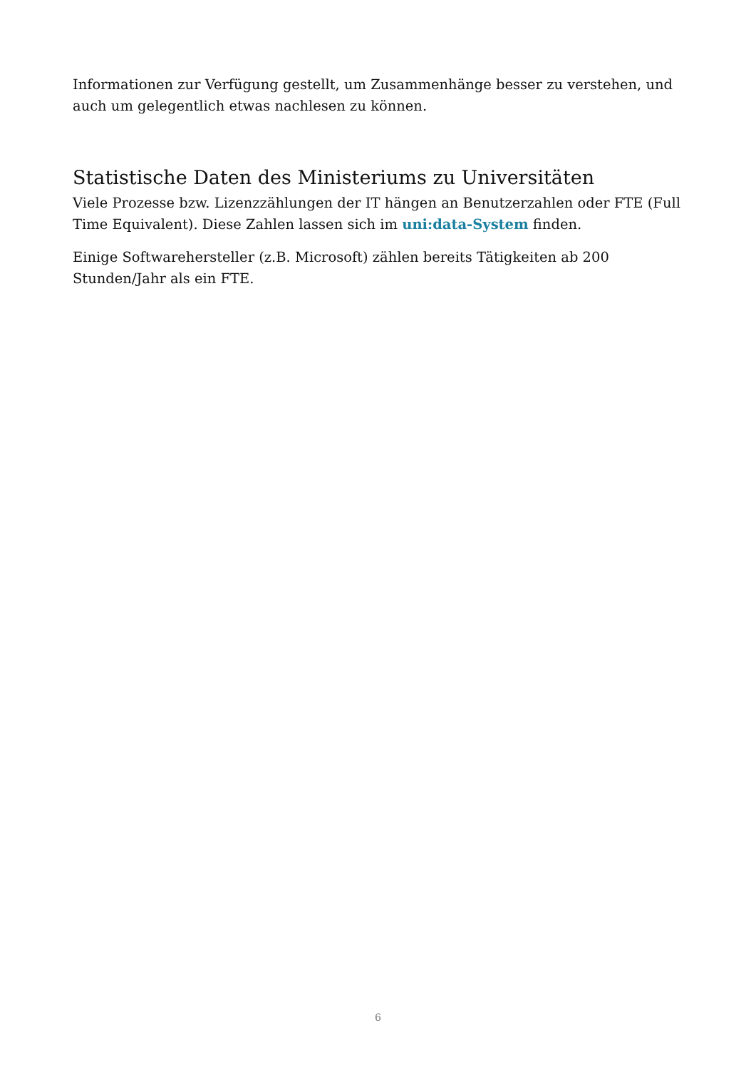Informationen zur Verfügung gestellt, um Zusammenhänge besser zu verstehen, und auch um gelegentlich etwas nachlesen zu können.
Statistische Daten des Ministeriums zu Universitäten
Viele Prozesse bzw. Lizenzzählungen der IT hängen an Benutzerzahlen oder FTE (Full Time Equivalent). Diese Zahlen lassen sich im uni:data-System finden.
Einige Softwarehersteller (z.B. Microsoft) zählen bereits Tätigkeiten ab 200 Stunden/Jahr als ein FTE.
6